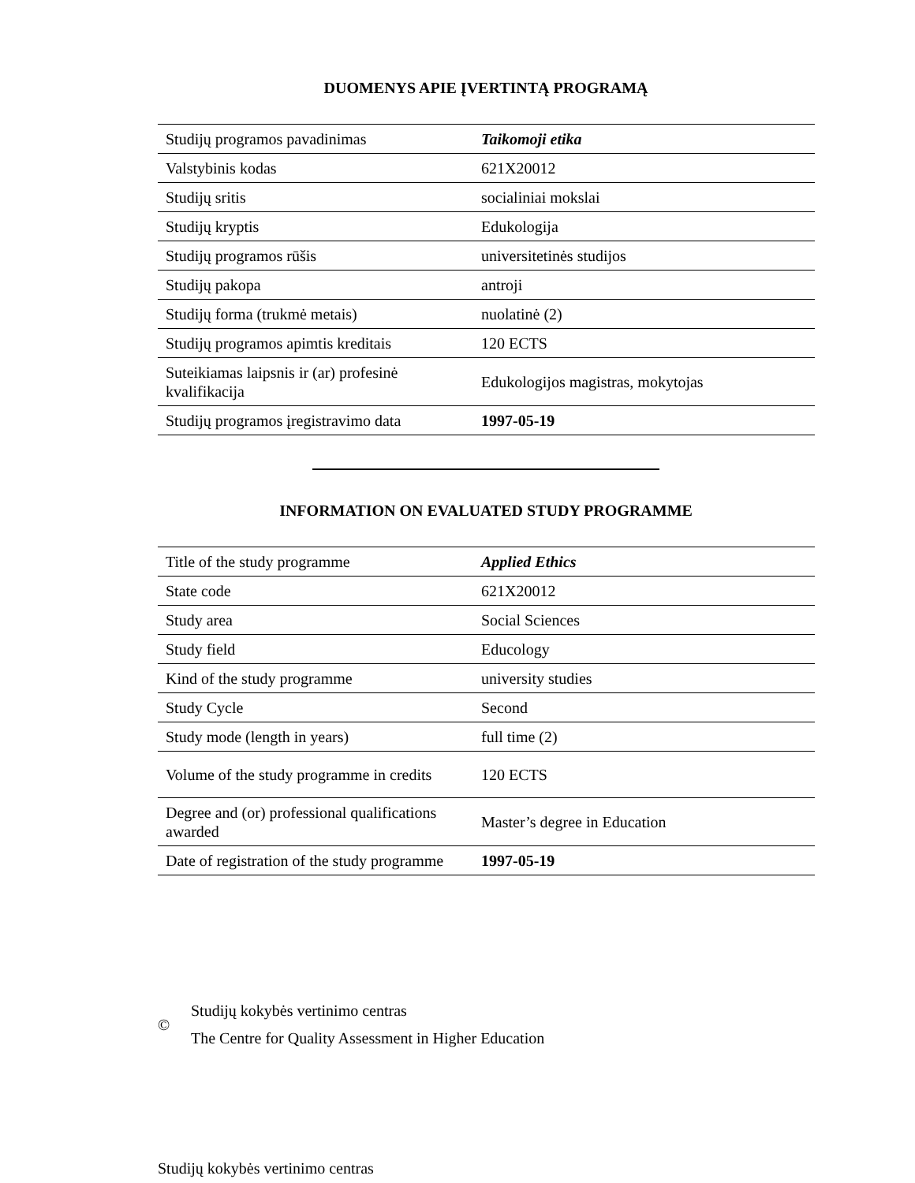DUOMENYS APIE ĮVERTINTĄ PROGRAMĄ
| Studijų programos pavadinimas | Taikomoji etika |
| Valstybinis kodas | 621X20012 |
| Studijų sritis | socialiniai mokslai |
| Studijų kryptis | Edukologija |
| Studijų programos rūšis | universitetinės studijos |
| Studijų pakopa | antroji |
| Studijų forma (trukmė metais) | nuolatinė (2) |
| Studijų programos apimtis kreditais | 120 ECTS |
| Suteikiamas laipsnis ir (ar) profesinė kvalifikacija | Edukologijos magistras, mokytojas |
| Studijų programos įregistravimo data | 1997-05-19 |
INFORMATION ON EVALUATED STUDY PROGRAMME
| Title of the study programme | Applied Ethics |
| State code | 621X20012 |
| Study area | Social Sciences |
| Study field | Educology |
| Kind of the study programme | university studies |
| Study Cycle | Second |
| Study mode (length in years) | full time (2) |
| Volume of the study programme in credits | 120 ECTS |
| Degree and (or) professional qualifications awarded | Master’s degree in Education |
| Date of registration of the study programme | 1997-05-19 |
©
Studijų kokybės vertinimo centras
The Centre for Quality Assessment in Higher Education
Studijų kokybės vertinimo centras